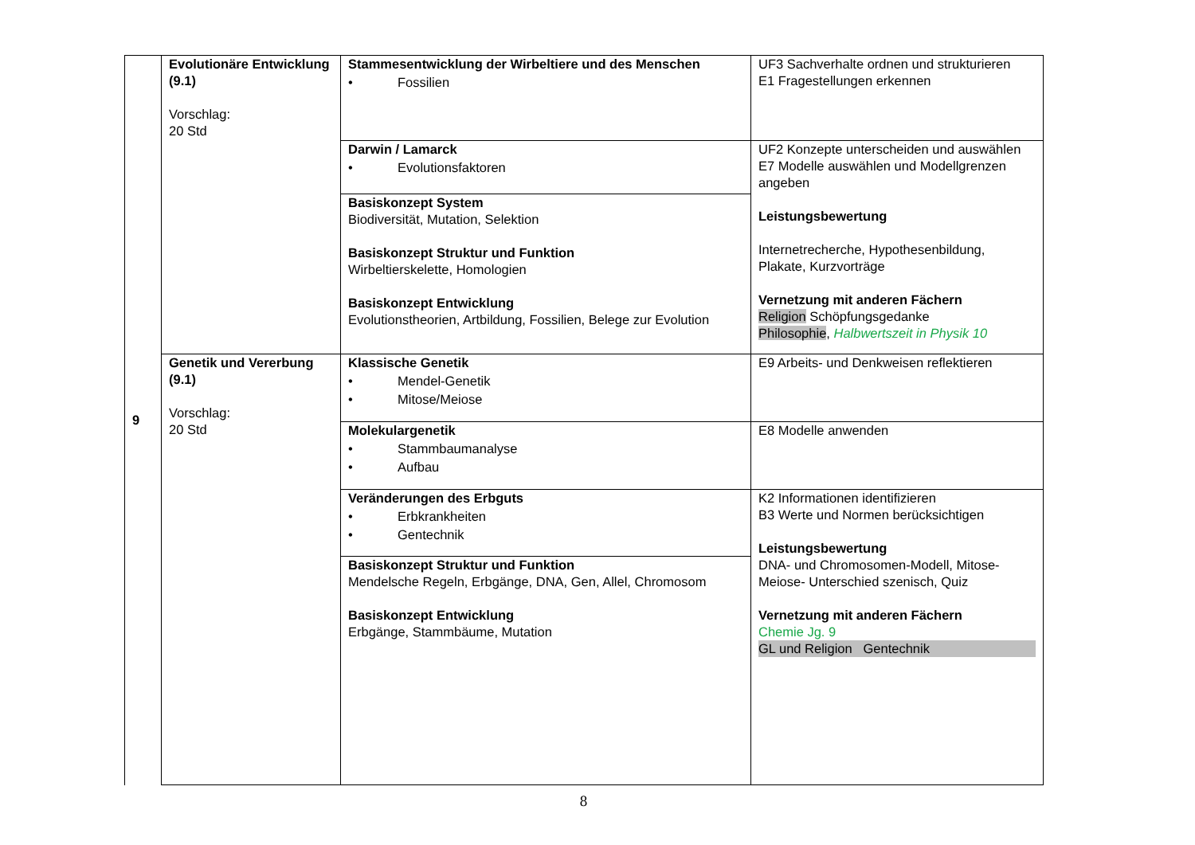| 9 | Evolutionäre Entwicklung (9.1) Vorschlag: 20 Std | Stammesentwicklung der Wirbeltiere und des Menschen • Fossilien | UF3 Sachverhalte ordnen und strukturieren E1 Fragestellungen erkennen |
| | | Darwin / Lamarck • Evolutionsfaktoren | UF2 Konzepte unterscheiden und auswählen E7 Modelle auswählen und Modellgrenzen angeben Leistungsbewertung Internetrecherche, Hypothesenbildung, Plakate, Kurzvorträge Vernetzung mit anderen Fächern Religion Schöpfungsgedanke Philosophie , Halbwertszeit in Physik 10 |
| | | Basiskonzept System Biodiversität, Mutation, Selektion Basiskonzept Struktur und Funktion Wirbeltierskelette, Homologien Basiskonzept Entwicklung Evolutionstheorien, Artbildung, Fossilien, Belege zur Evolution | |
| | Genetik und Vererbung (9.1) Vorschlag: 20 Std | Klassische Genetik • Mendel-Genetik • Mitose/Meiose | E9 Arbeits- und Denkweisen reflektieren |
| | | Molekulargenetik • Stammbaumanalyse • Aufbau | E8 Modelle anwenden |
| | | Veränderungen des Erbguts • Erbkrankheiten • Gentechnik | K2 Informationen identifizieren B3 Werte und Normen berücksichtigen Leistungsbewertung DNA- und Chromosomen-Modell, Mitose-Meiose- Unterschied szenisch, Quiz Vernetzung mit anderen Fächern Chemie Jg. 9 GL und Religion Gentechnik |
| | | Basiskonzept Struktur und Funktion Mendelsche Regeln, Erbgänge, DNA, Gen, Allel, Chromosom Basiskonzept Entwicklung Erbgänge, Stammbäume, Mutation | |
8